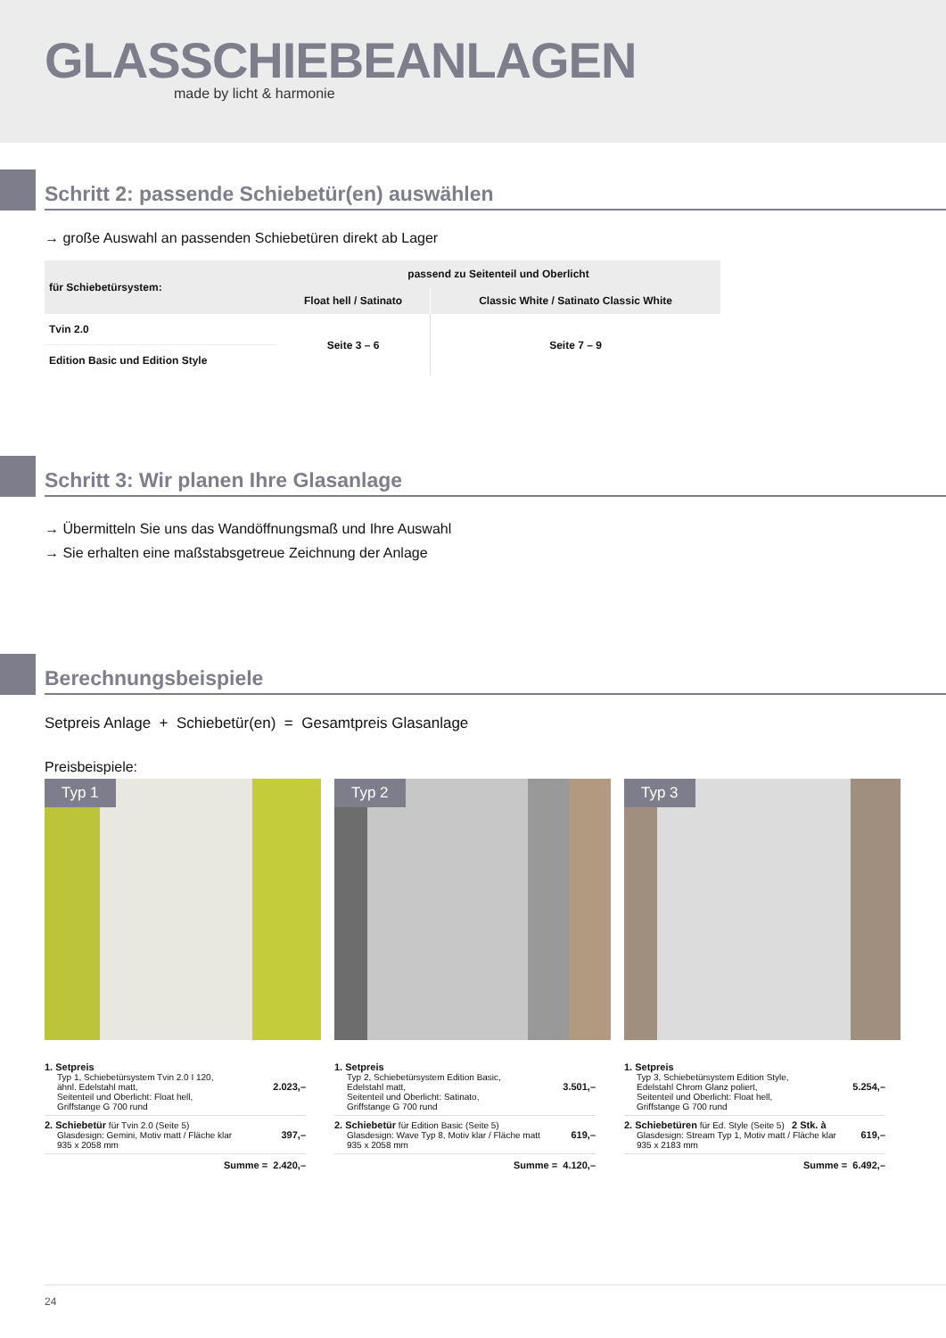GLASSCHIEBEANLAGEN
made by licht & harmonie
Schritt 2: passende Schiebetür(en) auswählen
→ große Auswahl an passenden Schiebetüren direkt ab Lager
| für Schiebetürsystem: | passend zu Seitenteil und Oberlicht | |
| --- | --- | --- |
| | Float hell / Satinato | Classic White / Satinato Classic White |
| Tvin 2.0 | Seite 3 – 6 | Seite 7 – 9 |
| Edition Basic und Edition Style | | |
Schritt 3: Wir planen Ihre Glasanlage
→ Übermitteln Sie uns das Wandöffnungsmaß und Ihre Auswahl
→ Sie erhalten eine maßstabsgetreue Zeichnung der Anlage
Berechnungsbeispiele
Setpreis Anlage + Schiebetür(en) = Gesamtpreis Glasanlage
Preisbeispiele:
Typ 1
1. Setpreis
Typ 1, Schiebetürsystem Tvin 2.0 I 120,
ähnl. Edelstahl matt,
Seitenteil und Oberlicht: Float hell,
Griffstange G 700 rund
2.023,–
2. Schiebetür für Tvin 2.0 (Seite 5)
Glasdesign: Gemini, Motiv matt / Fläche klar
935 x 2058 mm
397,–
Summe = 2.420,–
Typ 2
1. Setpreis
Typ 2, Schiebetürsystem Edition Basic,
Edelstahl matt,
Seitenteil und Oberlicht: Satinato,
Griffstange G 700 rund
3.501,–
2. Schiebetür für Edition Basic (Seite 5)
Glasdesign: Wave Typ 8, Motiv klar / Fläche matt
935 x 2058 mm
619,–
Summe = 4.120,–
Typ 3
1. Setpreis
Typ 3, Schiebetürsystem Edition Style,
Edelstahl Chrom Glanz poliert,
Seitenteil und Oberlicht: Float hell,
Griffstange G 700 rund
5.254,–
2. Schiebetüren für Ed. Style (Seite 5) 2 Stk. à
Glasdesign: Stream Typ 1, Motiv matt / Fläche klar
935 x 2183 mm
619,–
Summe = 6.492,–
24